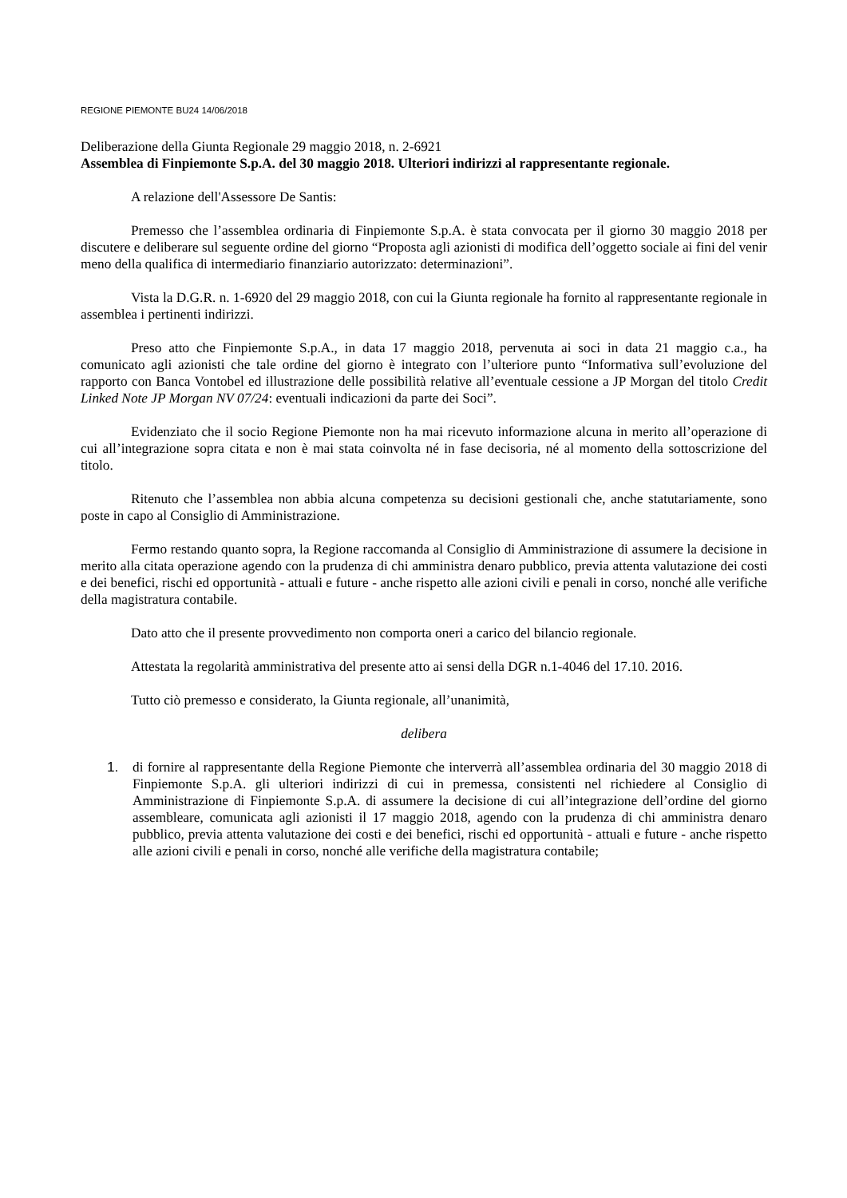REGIONE PIEMONTE BU24 14/06/2018
Deliberazione della Giunta Regionale 29 maggio 2018, n. 2-6921
Assemblea di Finpiemonte S.p.A. del 30 maggio 2018. Ulteriori indirizzi al rappresentante regionale.
A relazione dell'Assessore De Santis:
Premesso che l’assemblea ordinaria di Finpiemonte S.p.A. è stata convocata per il giorno 30 maggio 2018 per discutere e deliberare sul seguente ordine del giorno “Proposta agli azionisti di modifica dell’oggetto sociale ai fini del venir meno della qualifica di intermediario finanziario autorizzato: determinazioni”.
Vista la D.G.R. n. 1-6920 del 29 maggio 2018, con cui la Giunta regionale ha fornito al rappresentante regionale in assemblea i pertinenti indirizzi.
Preso atto che Finpiemonte S.p.A., in data 17 maggio 2018, pervenuta ai soci in data 21 maggio c.a., ha comunicato agli azionisti che tale ordine del giorno è integrato con l’ulteriore punto “Informativa sull’evoluzione del rapporto con Banca Vontobel ed illustrazione delle possibilità relative all’eventuale cessione a JP Morgan del titolo Credit Linked Note JP Morgan NV 07/24: eventuali indicazioni da parte dei Soci”.
Evidenziato che il socio Regione Piemonte non ha mai ricevuto informazione alcuna in merito all’operazione di cui all’integrazione sopra citata e non è mai stata coinvolta né in fase decisoria, né al momento della sottoscrizione del titolo.
Ritenuto che l’assemblea non abbia alcuna competenza su decisioni gestionali che, anche statutariamente, sono poste in capo al Consiglio di Amministrazione.
Fermo restando quanto sopra, la Regione raccomanda al Consiglio di Amministrazione di assumere la decisione in merito alla citata operazione agendo con la prudenza di chi amministra denaro pubblico, previa attenta valutazione dei costi e dei benefici, rischi ed opportunità - attuali e future - anche rispetto alle azioni civili e penali in corso, nonché alle verifiche della magistratura contabile.
Dato atto che il presente provvedimento non comporta oneri a carico del bilancio regionale.
Attestata la regolarità amministrativa del presente atto ai sensi della DGR n.1-4046 del 17.10. 2016.
Tutto ciò premesso e considerato, la Giunta regionale, all’unanimità,
delibera
1. di fornire al rappresentante della Regione Piemonte che interverrà all’assemblea ordinaria del 30 maggio 2018 di Finpiemonte S.p.A. gli ulteriori indirizzi di cui in premessa, consistenti nel richiedere al Consiglio di Amministrazione di Finpiemonte S.p.A. di assumere la decisione di cui all’integrazione dell’ordine del giorno assembleare, comunicata agli azionisti il 17 maggio 2018, agendo con la prudenza di chi amministra denaro pubblico, previa attenta valutazione dei costi e dei benefici, rischi ed opportunità - attuali e future - anche rispetto alle azioni civili e penali in corso, nonché alle verifiche della magistratura contabile;